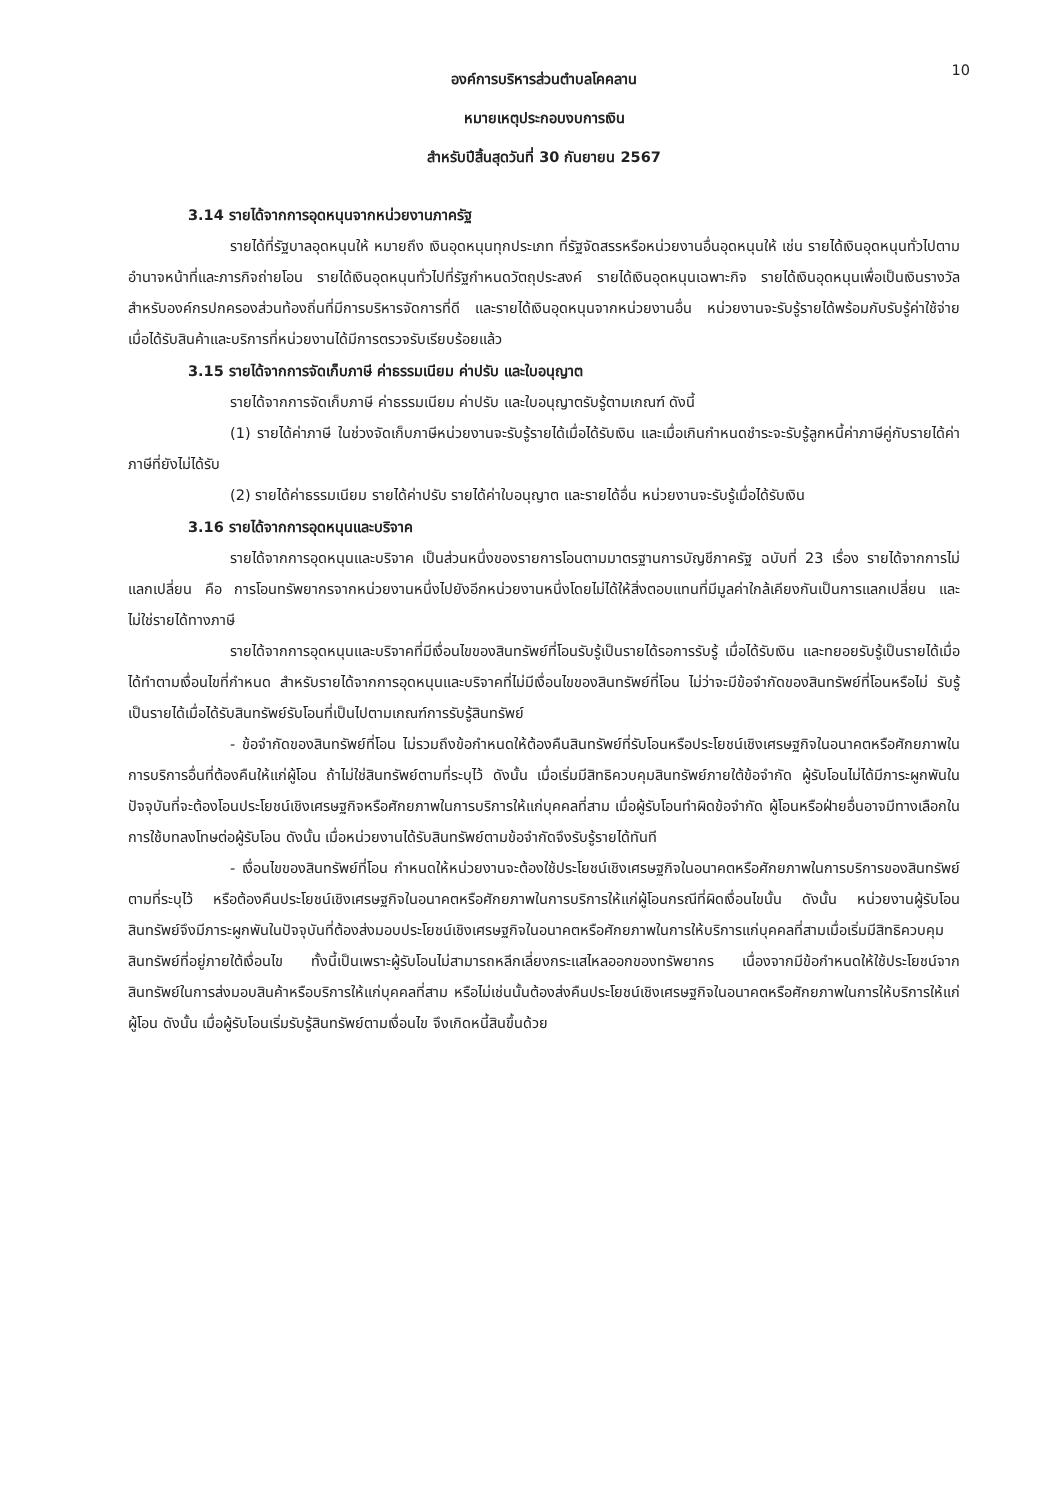10
องค์การบริหารส่วนตำบลโคคลาน
หมายเหตุประกอบงบการเงิน
สำหรับปีสิ้นสุดวันที่ 30 กันยายน 2567
3.14 รายได้จากการอุดหนุนจากหน่วยงานภาครัฐ
รายได้ที่รัฐบาลอุดหนุนให้ หมายถึง เงินอุดหนุนทุกประเภท ที่รัฐจัดสรรหรือหน่วยงานอื่นอุดหนุนให้ เช่น รายได้เงินอุดหนุนทั่วไปตามอำนาจหน้าที่และภารกิจถ่ายโอน รายได้เงินอุดหนุนทั่วไปที่รัฐกำหนดวัตถุประสงค์ รายได้เงินอุดหนุนเฉพาะกิจ รายได้เงินอุดหนุนเพื่อเป็นเงินรางวัลสำหรับองค์กรปกครองส่วนท้องถิ่นที่มีการบริหารจัดการที่ดี และรายได้เงินอุดหนุนจากหน่วยงานอื่น หน่วยงานจะรับรู้รายได้พร้อมกับรับรู้ค่าใช้จ่ายเมื่อได้รับสินค้าและบริการที่หน่วยงานได้มีการตรวจรับเรียบร้อยแล้ว
3.15 รายได้จากการจัดเก็บภาษี ค่าธรรมเนียม ค่าปรับ และใบอนุญาต
รายได้จากการจัดเก็บภาษี ค่าธรรมเนียม ค่าปรับ และใบอนุญาตรับรู้ตามเกณฑ์ ดังนี้
(1) รายได้ค่าภาษี ในช่วงจัดเก็บภาษีหน่วยงานจะรับรู้รายได้เมื่อได้รับเงิน และเมื่อเกินกำหนดชำระจะรับรู้ลูกหนี้ค่าภาษีคู่กับรายได้ค่าภาษีที่ยังไม่ได้รับ
(2) รายได้ค่าธรรมเนียม รายได้ค่าปรับ รายได้ค่าใบอนุญาต และรายได้อื่น หน่วยงานจะรับรู้เมื่อได้รับเงิน
3.16 รายได้จากการอุดหนุนและบริจาค
รายได้จากการอุดหนุนและบริจาค เป็นส่วนหนึ่งของรายการโอนตามมาตรฐานการบัญชีภาครัฐ ฉบับที่ 23 เรื่อง รายได้จากการไม่แลกเปลี่ยน คือ การโอนทรัพยากรจากหน่วยงานหนึ่งไปยังอีกหน่วยงานหนึ่งโดยไม่ได้ให้สิ่งตอบแทนที่มีมูลค่าใกล้เคียงกันเป็นการแลกเปลี่ยน และไม่ใช่รายได้ทางภาษี
รายได้จากการอุดหนุนและบริจาคที่มีเงื่อนไขของสินทรัพย์ที่โอนรับรู้เป็นรายได้รอการรับรู้ เมื่อได้รับเงิน และทยอยรับรู้เป็นรายได้เมื่อได้ทำตามเงื่อนไขที่กำหนด สำหรับรายได้จากการอุดหนุนและบริจาคที่ไม่มีเงื่อนไขของสินทรัพย์ที่โอน ไม่ว่าจะมีข้อจำกัดของสินทรัพย์ที่โอนหรือไม่ รับรู้เป็นรายได้เมื่อได้รับสินทรัพย์รับโอนที่เป็นไปตามเกณฑ์การรับรู้สินทรัพย์
- ข้อจำกัดของสินทรัพย์ที่โอน ไม่รวมถึงข้อกำหนดให้ต้องคืนสินทรัพย์ที่รับโอนหรือประโยชน์เชิงเศรษฐกิจในอนาคตหรือศักยภาพในการบริการอื่นที่ต้องคืนให้แก่ผู้โอน ถ้าไม่ใช่สินทรัพย์ตามที่ระบุไว้ ดังนั้น เมื่อเริ่มมีสิทธิควบคุมสินทรัพย์ภายใต้ข้อจำกัด ผู้รับโอนไม่ได้มีภาระผูกพันในปัจจุบันที่จะต้องโอนประโยชน์เชิงเศรษฐกิจหรือศักยภาพในการบริการให้แก่บุคคลที่สาม เมื่อผู้รับโอนทำผิดข้อจำกัด ผู้โอนหรือฝ่ายอื่นอาจมีทางเลือกในการใช้บทลงโทษต่อผู้รับโอน ดังนั้น เมื่อหน่วยงานได้รับสินทรัพย์ตามข้อจำกัดจึงรับรู้รายได้ทันที
- เงื่อนไขของสินทรัพย์ที่โอน กำหนดให้หน่วยงานจะต้องใช้ประโยชน์เชิงเศรษฐกิจในอนาคตหรือศักยภาพในการบริการของสินทรัพย์ตามที่ระบุไว้ หรือต้องคืนประโยชน์เชิงเศรษฐกิจในอนาคตหรือศักยภาพในการบริการให้แก่ผู้โอนกรณีที่ผิดเงื่อนไขนั้น ดังนั้น หน่วยงานผู้รับโอนสินทรัพย์จึงมีภาระผูกพันในปัจจุบันที่ต้องส่งมอบประโยชน์เชิงเศรษฐกิจในอนาคตหรือศักยภาพในการให้บริการแก่บุคคลที่สามเมื่อเริ่มมีสิทธิควบคุมสินทรัพย์ที่อยู่ภายใต้เงื่อนไข ทั้งนี้เป็นเพราะผู้รับโอนไม่สามารถหลีกเลี่ยงกระแสไหลออกของทรัพยากร เนื่องจากมีข้อกำหนดให้ใช้ประโยชน์จากสินทรัพย์ในการส่งมอบสินค้าหรือบริการให้แก่บุคคลที่สาม หรือไม่เช่นนั้นต้องส่งคืนประโยชน์เชิงเศรษฐกิจในอนาคตหรือศักยภาพในการให้บริการให้แก่ผู้โอน ดังนั้น เมื่อผู้รับโอนเริ่มรับรู้สินทรัพย์ตามเงื่อนไข จึงเกิดหนี้สินขึ้นด้วย